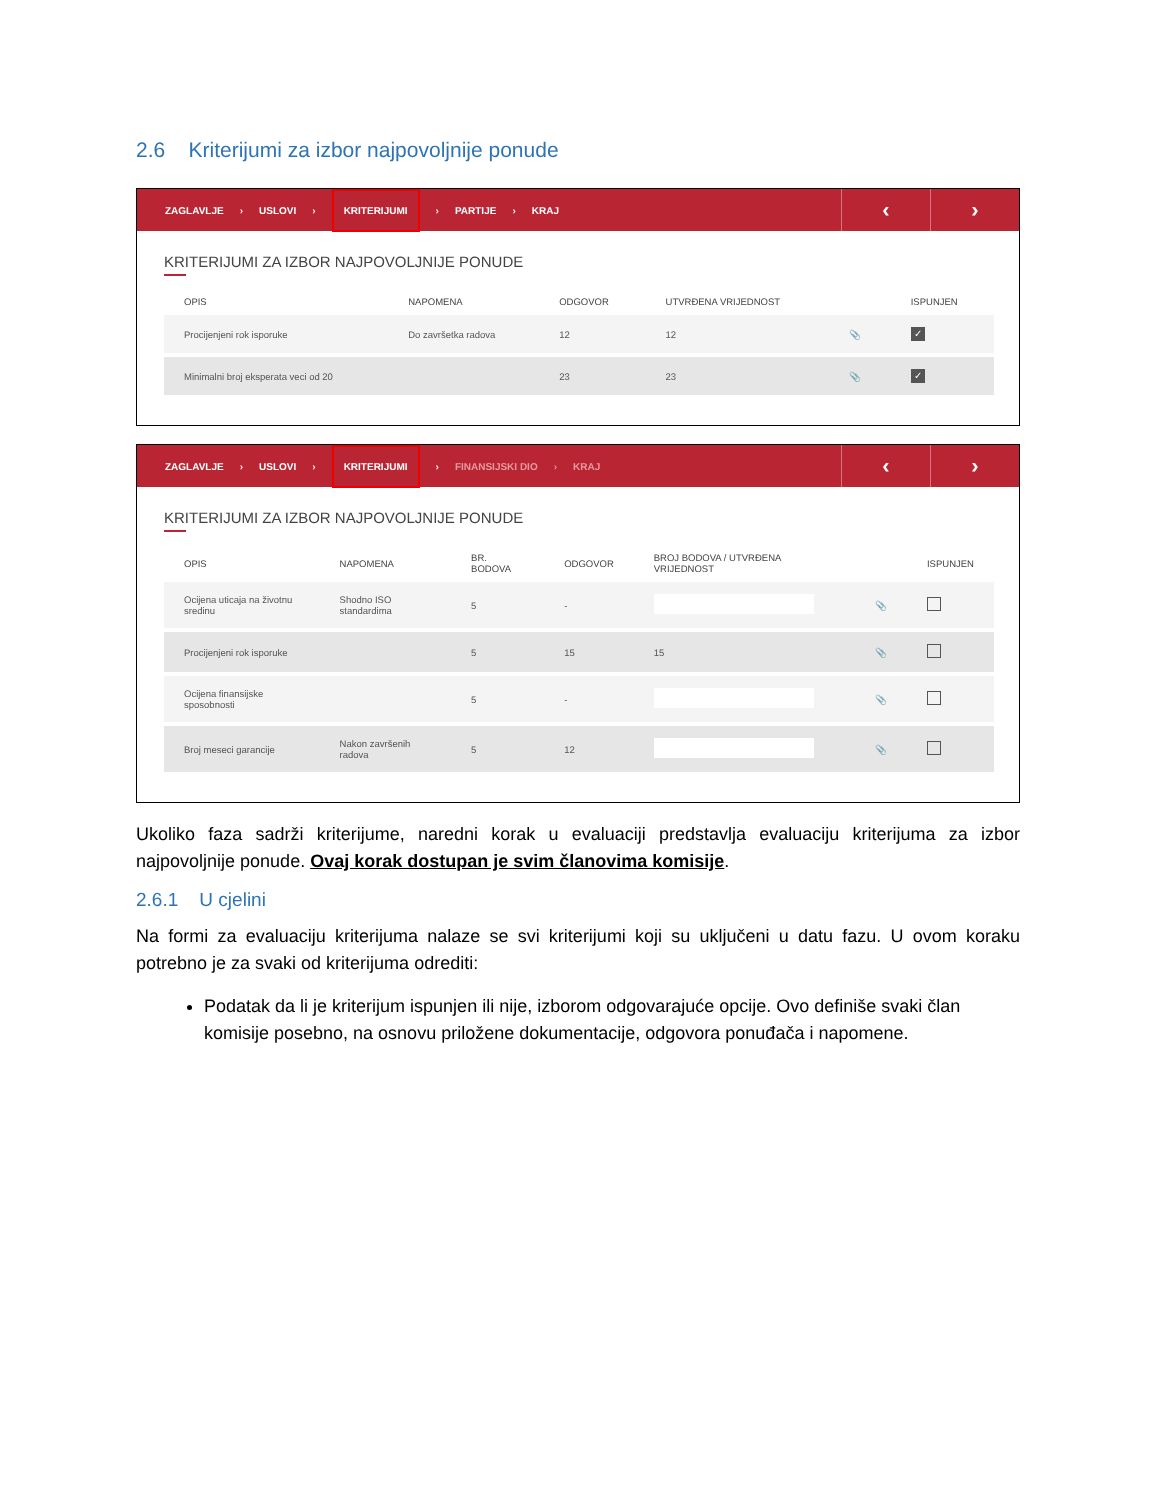2.6 Kriterijumi za izbor najpovoljnije ponude
ZAGLAVLJE › USLOVI › KRITERIJUMI › PARTIJE › KRAJ
‹ ›
KRITERIJUMI ZA IZBOR NAJPOVOLJNIJE PONUDE
| OPIS | NAPOMENA | ODGOVOR | UTVRĐENA VRIJEDNOST | | ISPUNJEN |
| --- | --- | --- | --- | --- | --- |
| Procijenjeni rok isporuke | Do završetka radova | 12 | 12 | 📎 | ✓ |
| Minimalni broj eksperata veci od 20 | | 23 | 23 | 📎 | ✓ |
ZAGLAVLJE › USLOVI › KRITERIJUMI › FINANSIJSKI DIO › KRAJ
‹ ›
KRITERIJUMI ZA IZBOR NAJPOVOLJNIJE PONUDE
| OPIS | NAPOMENA | BR. BODOVA | ODGOVOR | BROJ BODOVA / UTVRĐENA VRIJEDNOST | | ISPUNJEN |
| --- | --- | --- | --- | --- | --- | --- |
| Ocijena uticaja na životnu sredinu | Shodno ISO standardima | 5 | - | | 📎 | |
| Procijenjeni rok isporuke | | 5 | 15 | 15 | 📎 | |
| Ocijena finansijske sposobnosti | | 5 | - | | 📎 | |
| Broj meseci garancije | Nakon završenih radova | 5 | 12 | | 📎 | |
Ukoliko faza sadrži kriterijume, naredni korak u evaluaciji predstavlja evaluaciju kriterijuma za izbor najpovoljnije ponude. Ovaj korak dostupan je svim članovima komisije.
2.6.1 U cjelini
Na formi za evaluaciju kriterijuma nalaze se svi kriterijumi koji su uključeni u datu fazu. U ovom koraku potrebno je za svaki od kriterijuma odrediti:
Podatak da li je kriterijum ispunjen ili nije, izborom odgovarajuće opcije. Ovo definiše svaki član komisije posebno, na osnovu priložene dokumentacije, odgovora ponuđača i napomene.